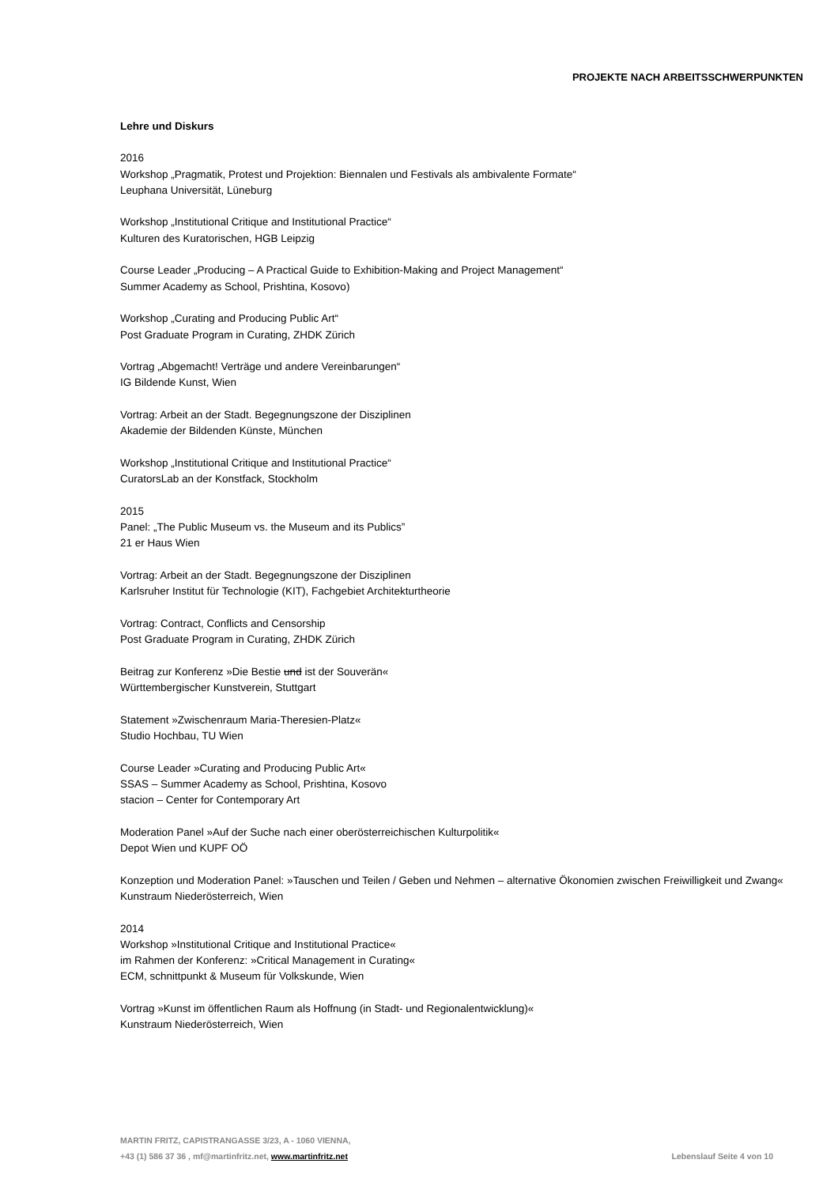PROJEKTE NACH ARBEITSSCHWERPUNKTEN
Lehre und Diskurs
2016
Workshop „Pragmatik, Protest und Projektion: Biennalen und Festivals als ambivalente Formate“
Leuphana Universität, Lüneburg
Workshop „Institutional Critique and Institutional Practice“
Kulturen des Kuratorischen, HGB Leipzig
Course Leader „Producing – A Practical Guide to Exhibition-Making and Project Management“
Summer Academy as School, Prishtina, Kosovo)
Workshop „Curating and Producing Public Art“
Post Graduate Program in Curating, ZHDK Zürich
Vortrag „Abgemacht! Verträge und andere Vereinbarungen“
IG Bildende Kunst, Wien
Vortrag: Arbeit an der Stadt. Begegnungszone der Disziplinen
Akademie der Bildenden Künste, München
Workshop „Institutional Critique and Institutional Practice“
CuratorsLab an der Konstfack, Stockholm
2015
Panel: „The Public Museum vs. the Museum and its Publics”
21 er Haus Wien
Vortrag: Arbeit an der Stadt. Begegnungszone der Disziplinen
Karlsruher Institut für Technologie (KIT), Fachgebiet Architekturtheorie
Vortrag: Contract, Conflicts and Censorship
Post Graduate Program in Curating, ZHDK Zürich
Beitrag zur Konferenz »Die Bestie und ist der Souverän«
Württembergischer Kunstverein, Stuttgart
Statement »Zwischenraum Maria-Theresien-Platz«
Studio Hochbau, TU Wien
Course Leader »Curating and Producing Public Art«
SSAS – Summer Academy as School, Prishtina, Kosovo
stacion – Center for Contemporary Art
Moderation Panel »Auf der Suche nach einer oberösterreichischen Kulturpolitik«
Depot Wien und KUPF OÖ
Konzeption und Moderation Panel: »Tauschen und Teilen / Geben und Nehmen – alternative Ökonomien zwischen Freiwilligkeit und Zwang«
Kunstraum Niederösterreich, Wien
2014
Workshop »Institutional Critique and Institutional Practice«
im Rahmen der Konferenz: »Critical Management in Curating«
ECM, schnittpunkt & Museum für Volkskunde, Wien
Vortrag »Kunst im öffentlichen Raum als Hoffnung (in Stadt- und Regionalentwicklung)«
Kunstraum Niederösterreich, Wien
MARTIN FRITZ, CAPISTRANGASSE 3/23, A - 1060 VIENNA,
+43 (1) 586 37 36 , mf@martinfritz.net, www.martinfritz.net Lebenslauf Seite 4 von 10